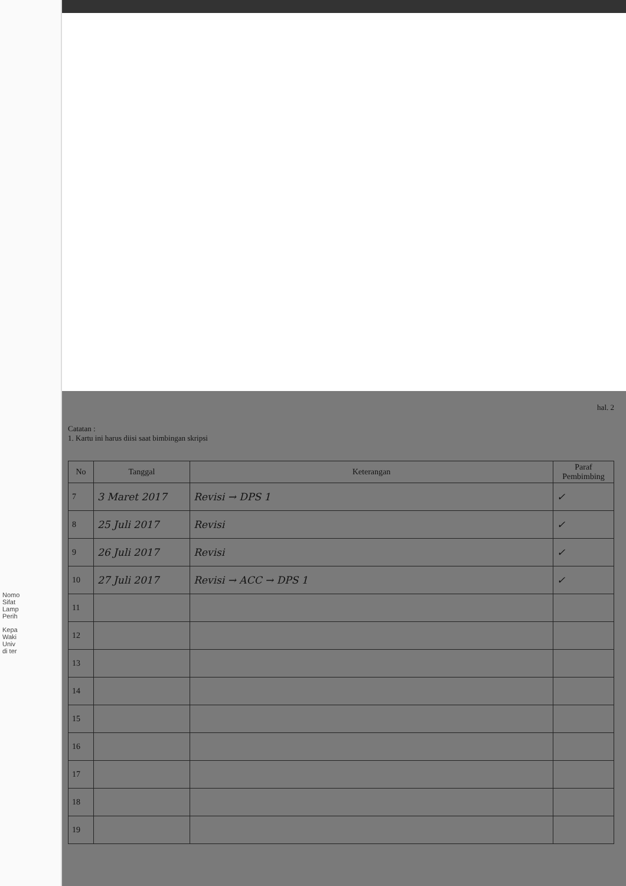Nomo
Sifat
Lamp
Perih
Kepa
Waki
Univ
di ter
hal. 2
Catatan :
1. Kartu ini harus diisi saat bimbingan skripsi
| No | Tanggal | Keterangan | Paraf Pembimbing |
| --- | --- | --- | --- |
| 7 | 3 Maret 2017 | Revisi → DPS 1 | ✓ |
| 8 | 25 Juli 2017 | Revisi | ✓ |
| 9 | 26 Juli 2017 | Revisi | ✓ |
| 10 | 27 Juli 2017 | Revisi → ACC → DPS 1 | ✓ |
| 11 | | | |
| 12 | | | |
| 13 | | | |
| 14 | | | |
| 15 | | | |
| 16 | | | |
| 17 | | | |
| 18 | | | |
| 19 | | | |